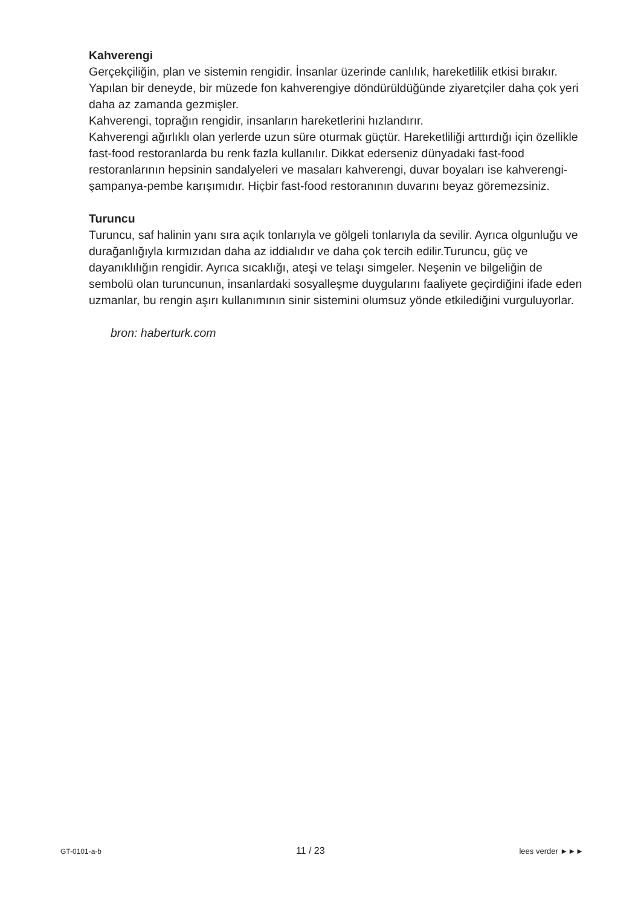Kahverengi
Gerçekçiliğin, plan ve sistemin rengidir. İnsanlar üzerinde canlılık, hareketlilik etkisi bırakır. Yapılan bir deneyde, bir müzede fon kahverengiye döndürüldüğünde ziyaretçiler daha çok yeri daha az zamanda gezmişler.
Kahverengi, toprağın rengidir, insanların hareketlerini hızlandırır.
Kahverengi ağırlıklı olan yerlerde uzun süre oturmak güçtür. Hareketliliği arttırdığı için özellikle fast-food restoranlarda bu renk fazla kullanılır. Dikkat ederseniz dünyadaki fast-food restoranlarının hepsinin sandalyeleri ve masaları kahverengi, duvar boyaları ise kahverengi-şampanya-pembe karışımıdır. Hiçbir fast-food restoranının duvarını beyaz göremezsiniz.
Turuncu
Turuncu, saf halinin yanı sıra açık tonlarıyla ve gölgeli tonlarıyla da sevilir. Ayrıca olgunluğu ve durağanlığıyla kırmızıdan daha az iddialıdır ve daha çok tercih edilir.Turuncu, güç ve dayanıklılığın rengidir. Ayrıca sıcaklığı, ateşi ve telaşı simgeler. Neşenin ve bilgeliğin de sembolü olan turuncunun, insanlardaki sosyalleşme duygularını faaliyete geçirdiğini ifade eden uzmanlar, bu rengin aşırı kullanımının sinir sistemini olumsuz yönde etkilediğini vurguluyorlar.
bron: haberturk.com
GT-0101-a-b 11 / 23 lees verder ►►►